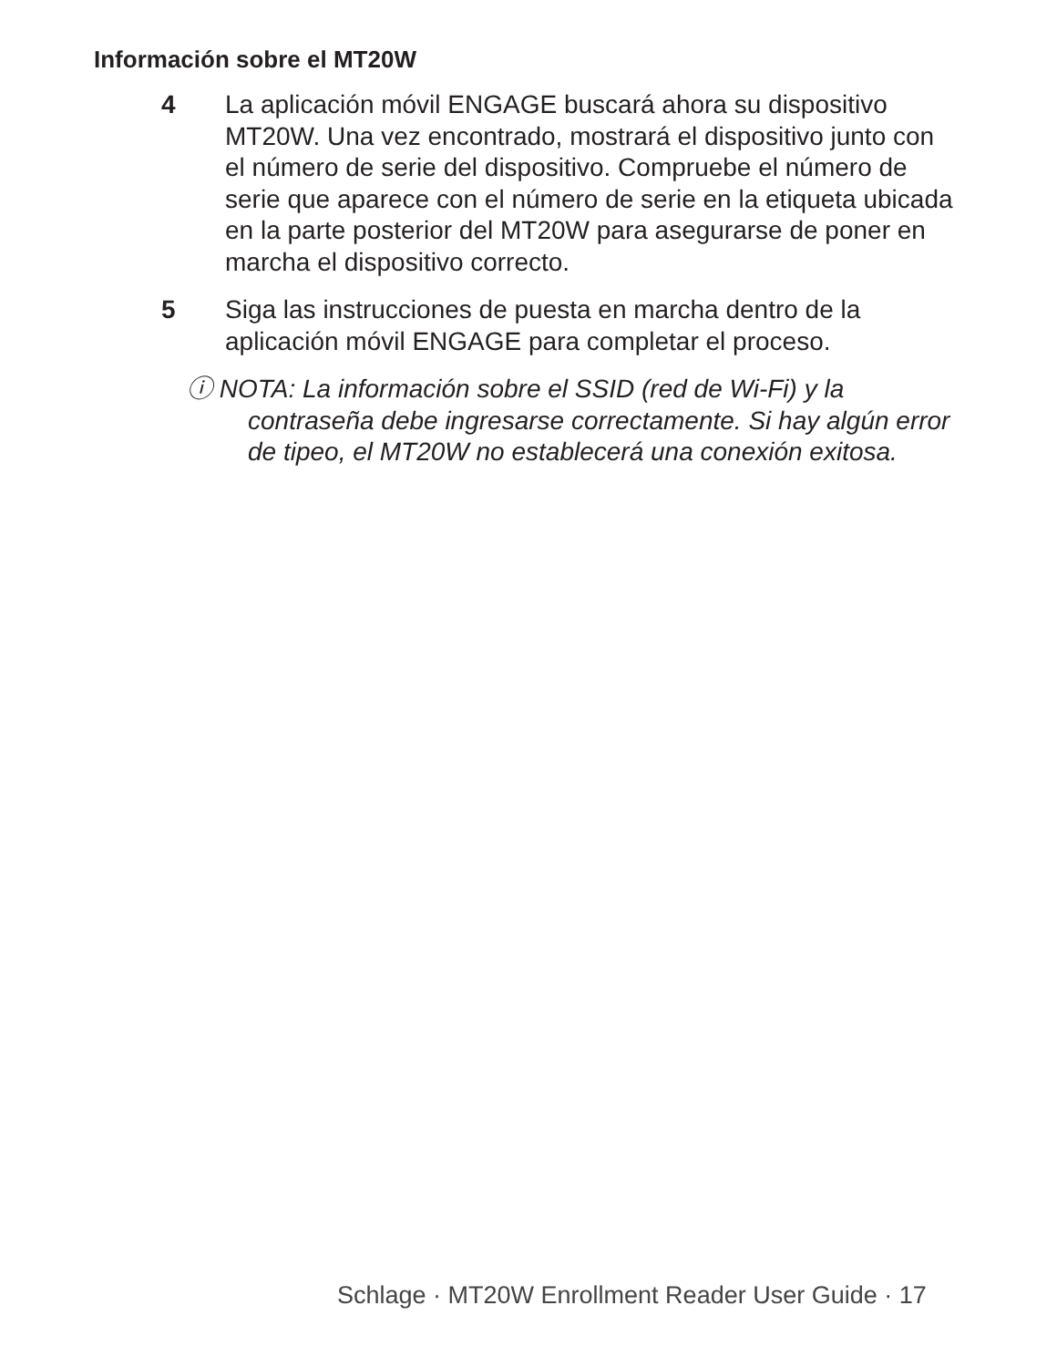Información sobre el MT20W
4 La aplicación móvil ENGAGE buscará ahora su dispositivo MT20W. Una vez encontrado, mostrará el dispositivo junto con el número de serie del dispositivo. Compruebe el número de serie que aparece con el número de serie en la etiqueta ubicada en la parte posterior del MT20W para asegurarse de poner en marcha el dispositivo correcto.
5 Siga las instrucciones de puesta en marcha dentro de la aplicación móvil ENGAGE para completar el proceso.
ⓘ NOTA: La información sobre el SSID (red de Wi-Fi) y la
contraseña debe ingresarse correctamente. Si hay algún error de tipeo, el MT20W no establecerá una conexión exitosa.
Schlage · MT20W Enrollment Reader User Guide · 17